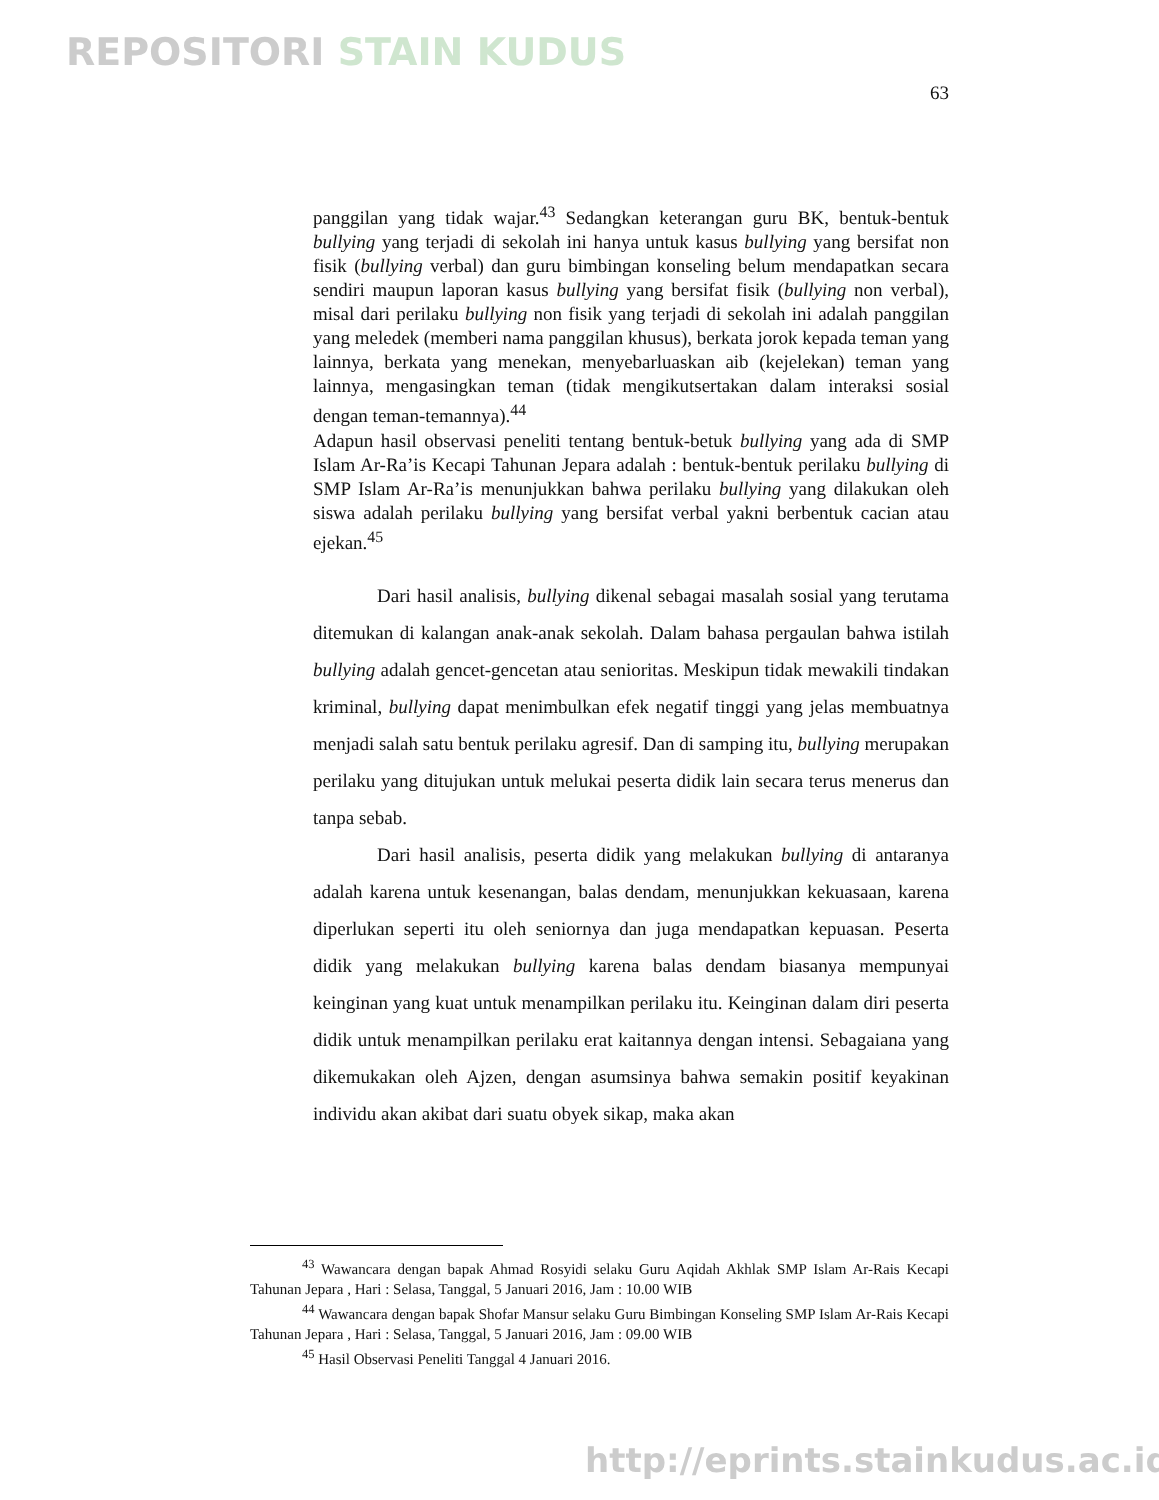REPOSITORI STAIN KUDUS
63
panggilan yang tidak wajar.<sup>43</sup> Sedangkan keterangan guru BK, bentuk-bentuk bullying yang terjadi di sekolah ini hanya untuk kasus bullying yang bersifat non fisik (bullying verbal) dan guru bimbingan konseling belum mendapatkan secara sendiri maupun laporan kasus bullying yang bersifat fisik (bullying non verbal), misal dari perilaku bullying non fisik yang terjadi di sekolah ini adalah panggilan yang meledek (memberi nama panggilan khusus), berkata jorok kepada teman yang lainnya, berkata yang menekan, menyebarluaskan aib (kejelekan) teman yang lainnya, mengasingkan teman (tidak mengikutsertakan dalam interaksi sosial dengan teman-temannya).<sup>44</sup>
Adapun hasil observasi peneliti tentang bentuk-betuk bullying yang ada di SMP Islam Ar-Ra’is Kecapi Tahunan Jepara adalah : bentuk-bentuk perilaku bullying di SMP Islam Ar-Ra’is menunjukkan bahwa perilaku bullying yang dilakukan oleh siswa adalah perilaku bullying yang bersifat verbal yakni berbentuk cacian atau ejekan.<sup>45</sup>
Dari hasil analisis, bullying dikenal sebagai masalah sosial yang terutama ditemukan di kalangan anak-anak sekolah. Dalam bahasa pergaulan bahwa istilah bullying adalah gencet-gencetan atau senioritas. Meskipun tidak mewakili tindakan kriminal, bullying dapat menimbulkan efek negatif tinggi yang jelas membuatnya menjadi salah satu bentuk perilaku agresif. Dan di samping itu, bullying merupakan perilaku yang ditujukan untuk melukai peserta didik lain secara terus menerus dan tanpa sebab.
Dari hasil analisis, peserta didik yang melakukan bullying di antaranya adalah karena untuk kesenangan, balas dendam, menunjukkan kekuasaan, karena diperlukan seperti itu oleh seniornya dan juga mendapatkan kepuasan. Peserta didik yang melakukan bullying karena balas dendam biasanya mempunyai keinginan yang kuat untuk menampilkan perilaku itu. Keinginan dalam diri peserta didik untuk menampilkan perilaku erat kaitannya dengan intensi. Sebagaiana yang dikemukakan oleh Ajzen, dengan asumsinya bahwa semakin positif keyakinan individu akan akibat dari suatu obyek sikap, maka akan
<sup>43</sup> Wawancara dengan bapak Ahmad Rosyidi selaku Guru Aqidah Akhlak SMP Islam Ar-Rais Kecapi Tahunan Jepara , Hari : Selasa, Tanggal, 5 Januari 2016, Jam : 10.00 WIB
<sup>44</sup> Wawancara dengan bapak Shofar Mansur selaku Guru Bimbingan Konseling SMP Islam Ar-Rais Kecapi Tahunan Jepara , Hari : Selasa, Tanggal, 5 Januari 2016, Jam : 09.00 WIB
<sup>45</sup> Hasil Observasi Peneliti Tanggal 4 Januari 2016.
http://eprints.stainkudus.ac.id